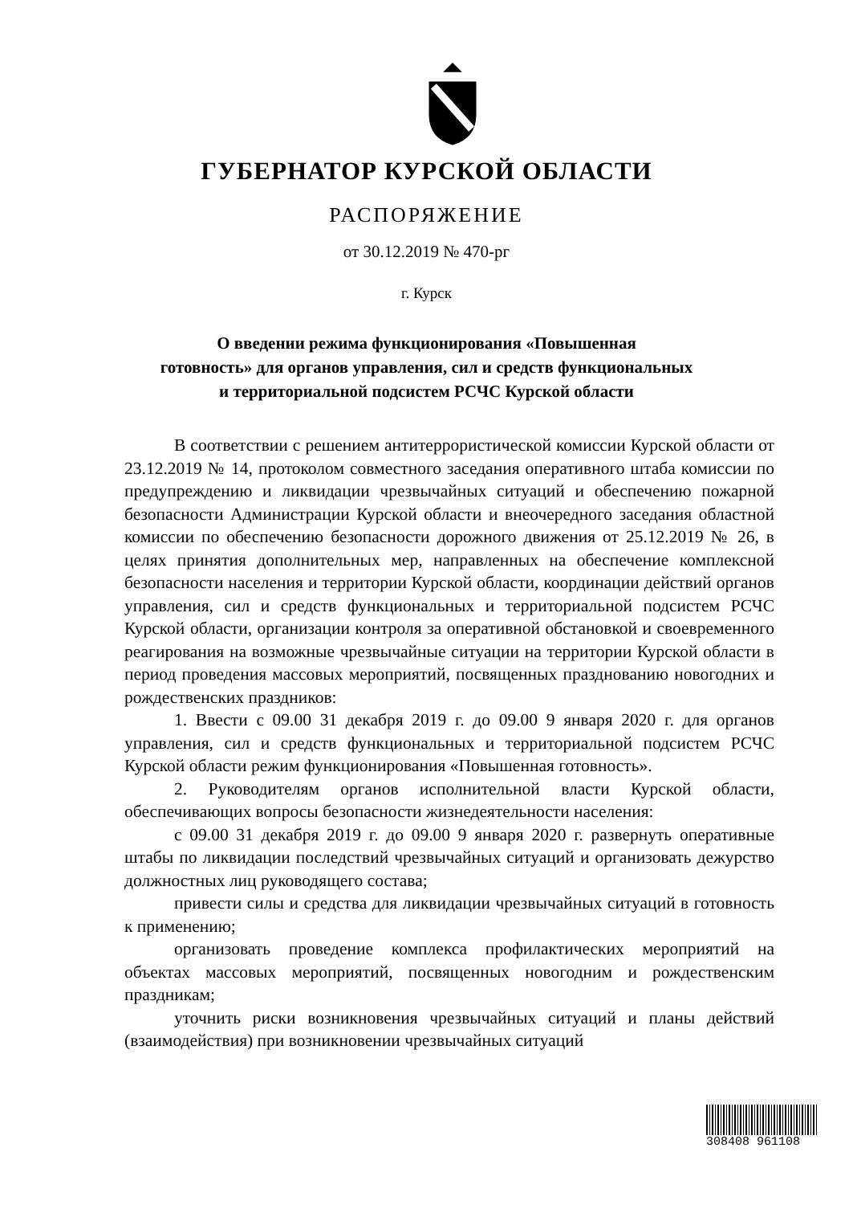ГУБЕРНАТОР КУРСКОЙ ОБЛАСТИ
РАСПОРЯЖЕНИЕ
от 30.12.2019 № 470-рг
г. Курск
О введении режима функционирования «Повышенная
готовность» для органов управления, сил и средств функциональных
и территориальной подсистем РСЧС Курской области
В соответствии с решением антитеррористической комиссии Курской области от 23.12.2019 № 14, протоколом совместного заседания оперативного штаба комиссии по предупреждению и ликвидации чрезвычайных ситуаций и обеспечению пожарной безопасности Администрации Курской области и внеочередного заседания областной комиссии по обеспечению безопасности дорожного движения от 25.12.2019 № 26, в целях принятия дополнительных мер, направленных на обеспечение комплексной безопасности населения и территории Курской области, координации действий органов управления, сил и средств функциональных и территориальной подсистем РСЧС Курской области, организации контроля за оперативной обстановкой и своевременного реагирования на возможные чрезвычайные ситуации на территории Курской области в период проведения массовых мероприятий, посвященных празднованию новогодних и рождественских праздников:
1. Ввести с 09.00 31 декабря 2019 г. до 09.00 9 января 2020 г. для органов управления, сил и средств функциональных и территориальной подсистем РСЧС Курской области режим функционирования «Повышенная готовность».
2. Руководителям органов исполнительной власти Курской области, обеспечивающих вопросы безопасности жизнедеятельности населения:
с 09.00 31 декабря 2019 г. до 09.00 9 января 2020 г. развернуть оперативные штабы по ликвидации последствий чрезвычайных ситуаций и организовать дежурство должностных лиц руководящего состава;
привести силы и средства для ликвидации чрезвычайных ситуаций в готовность к применению;
организовать проведение комплекса профилактических мероприятий на объектах массовых мероприятий, посвященных новогодним и рождественским праздникам;
уточнить риски возникновения чрезвычайных ситуаций и планы действий (взаимодействия) при возникновении чрезвычайных ситуаций
308408 961108